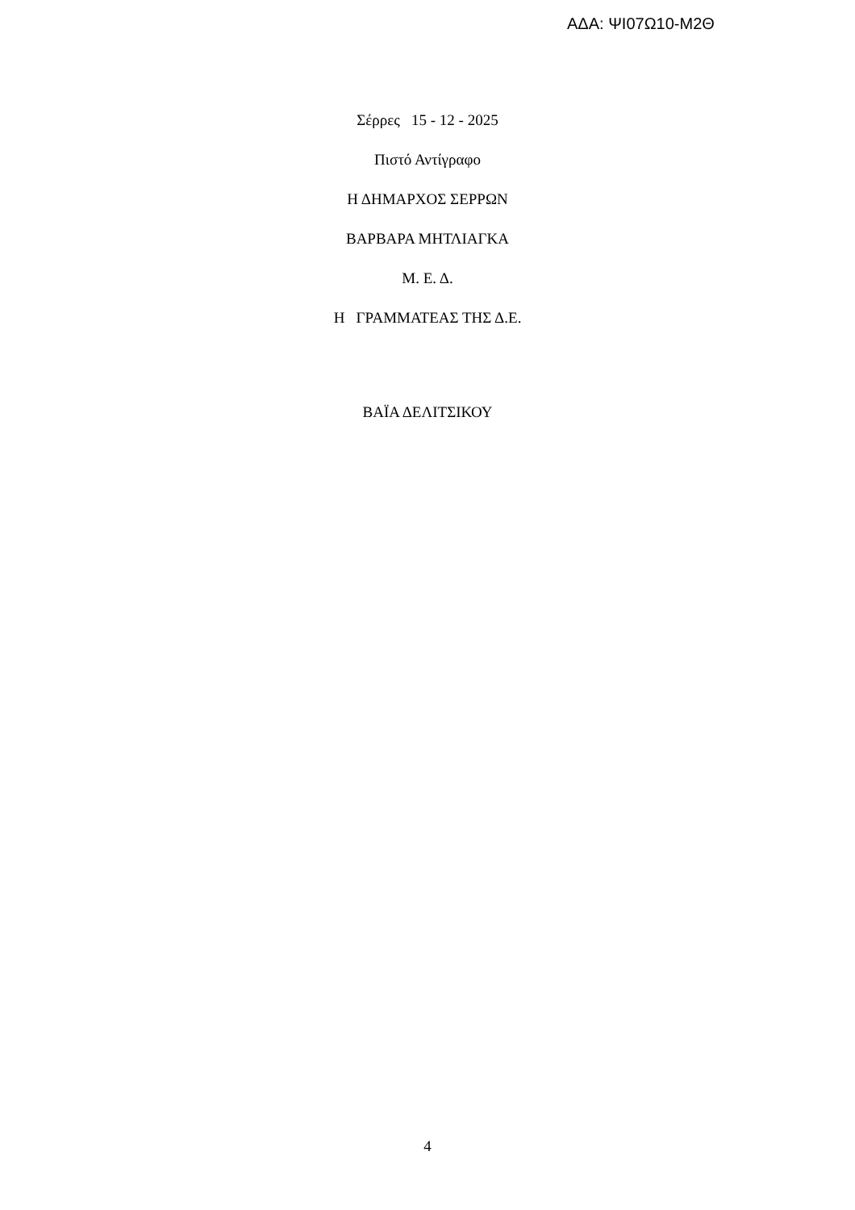ΑΔΑ: ΨΙ07Ω10-Μ2Θ
Σέρρες 15 - 12 - 2025
Πιστό Αντίγραφο
Η ΔΗΜΑΡΧΟΣ ΣΕΡΡΩΝ
ΒΑΡΒΑΡΑ ΜΗΤΛΙΑΓΚΑ
Μ. Ε. Δ.
Η ΓΡΑΜΜΑΤΕΑΣ ΤΗΣ Δ.Ε.
ΒΑΪΑ ΔΕΛΙΤΣΙΚΟΥ
4